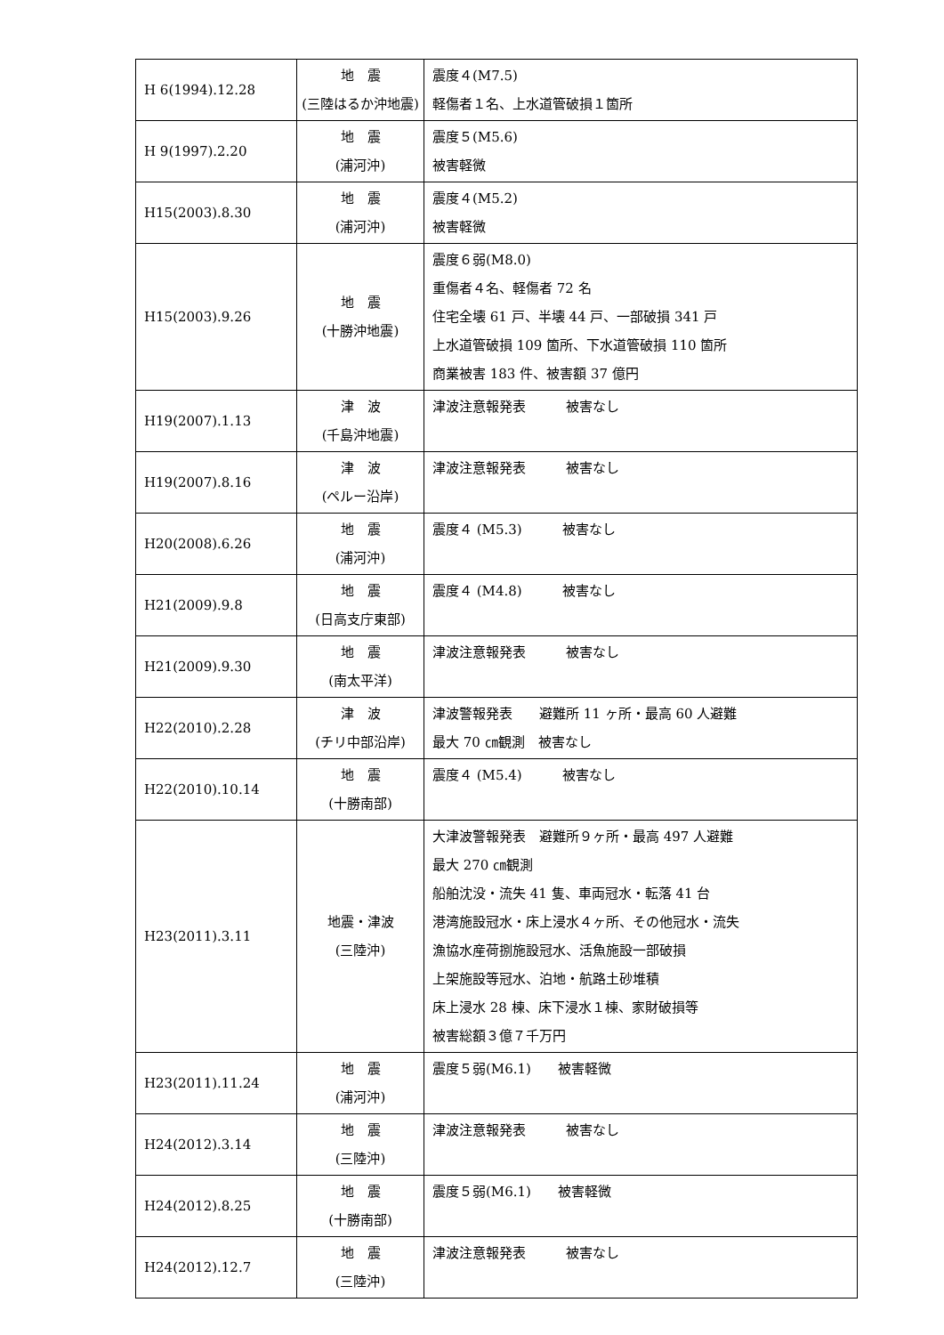| H 6(1994).12.28 | 地 震 (三陸はるか沖地震) | 震度４(M7.5) 軽傷者１名、上水道管破損１箇所 |
| H 9(1997).2.20 | 地 震 (浦河沖) | 震度５(M5.6) 被害軽微 |
| H15(2003).8.30 | 地 震 (浦河沖) | 震度４(M5.2) 被害軽微 |
| H15(2003).9.26 | 地 震 (十勝沖地震) | 震度６弱(M8.0) 重傷者４名、軽傷者 72 名 住宅全壊 61 戸、半壊 44 戸、一部破損 341 戸 上水道管破損 109 箇所、下水道管破損 110 箇所 商業被害 183 件、被害額 37 億円 |
| H19(2007).1.13 | 津 波 (千島沖地震) | 津波注意報発表 被害なし |
| H19(2007).8.16 | 津 波 (ペルー沿岸) | 津波注意報発表 被害なし |
| H20(2008).6.26 | 地 震 (浦河沖) | 震度４ (M5.3) 被害なし |
| H21(2009).9.8 | 地 震 (日高支庁東部) | 震度４ (M4.8) 被害なし |
| H21(2009).9.30 | 地 震 (南太平洋) | 津波注意報発表 被害なし |
| H22(2010).2.28 | 津 波 (チリ中部沿岸) | 津波警報発表 避難所 11 ヶ所・最高 60 人避難 最大 70 ㎝観測 被害なし |
| H22(2010).10.14 | 地 震 (十勝南部) | 震度４ (M5.4) 被害なし |
| H23(2011).3.11 | 地震・津波 (三陸沖) | 大津波警報発表 避難所９ヶ所・最高 497 人避難 最大 270 ㎝観測 船舶沈没・流失 41 隻、車両冠水・転落 41 台 港湾施設冠水・床上浸水４ヶ所、その他冠水・流失 漁協水産荷捌施設冠水、活魚施設一部破損 上架施設等冠水、泊地・航路土砂堆積 床上浸水 28 棟、床下浸水１棟、家財破損等 被害総額３億７千万円 |
| H23(2011).11.24 | 地 震 (浦河沖) | 震度５弱(M6.1) 被害軽微 |
| H24(2012).3.14 | 地 震 (三陸沖) | 津波注意報発表 被害なし |
| H24(2012).8.25 | 地 震 (十勝南部) | 震度５弱(M6.1) 被害軽微 |
| H24(2012).12.7 | 地 震 (三陸沖) | 津波注意報発表 被害なし |